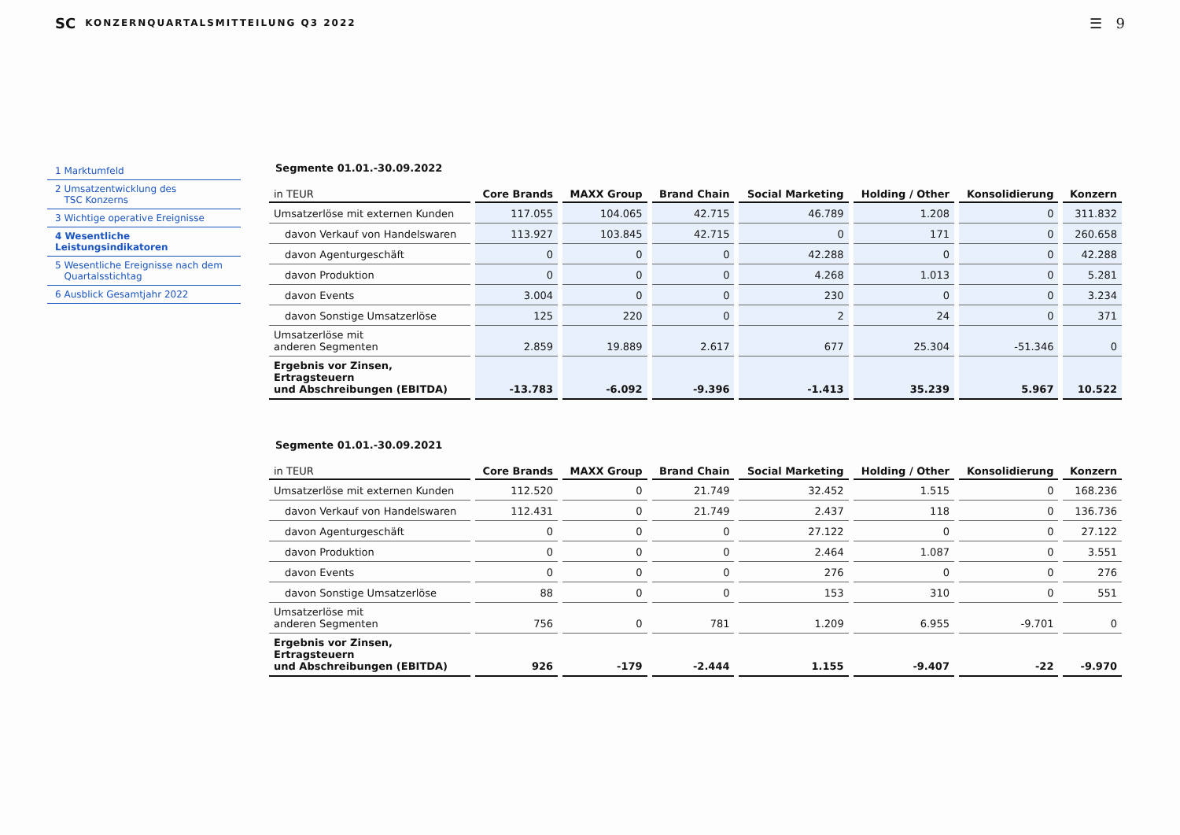SC KONZERNQUARTALSMITTEILUNG Q3 2022 ☰ 9
1 Marktumfeld
2 Umsatzentwicklung des
TSC Konzerns
3 Wichtige operative Ereignisse
4 Wesentliche Leistungsindikatoren
5 Wesentliche Ereignisse nach dem
Quartalsstichtag
6 Ausblick Gesamtjahr 2022
Segmente 01.01.-30.09.2022
| in TEUR | Core Brands | MAXX Group | Brand Chain | Social Marketing | Holding / Other | Konsolidierung | Konzern |
| --- | --- | --- | --- | --- | --- | --- | --- |
| Umsatzerlöse mit externen Kunden | 117.055 | 104.065 | 42.715 | 46.789 | 1.208 | 0 | 311.832 |
| davon Verkauf von Handelswaren | 113.927 | 103.845 | 42.715 | 0 | 171 | 0 | 260.658 |
| davon Agenturgeschäft | 0 | 0 | 0 | 42.288 | 0 | 0 | 42.288 |
| davon Produktion | 0 | 0 | 0 | 4.268 | 1.013 | 0 | 5.281 |
| davon Events | 3.004 | 0 | 0 | 230 | 0 | 0 | 3.234 |
| davon Sonstige Umsatzerlöse | 125 | 220 | 0 | 2 | 24 | 0 | 371 |
| Umsatzerlöse mit anderen Segmenten | 2.859 | 19.889 | 2.617 | 677 | 25.304 | -51.346 | 0 |
| Ergebnis vor Zinsen, Ertragsteuern und Abschreibungen (EBITDA) | -13.783 | -6.092 | -9.396 | -1.413 | 35.239 | 5.967 | 10.522 |
Segmente 01.01.-30.09.2021
| in TEUR | Core Brands | MAXX Group | Brand Chain | Social Marketing | Holding / Other | Konsolidierung | Konzern |
| --- | --- | --- | --- | --- | --- | --- | --- |
| Umsatzerlöse mit externen Kunden | 112.520 | 0 | 21.749 | 32.452 | 1.515 | 0 | 168.236 |
| davon Verkauf von Handelswaren | 112.431 | 0 | 21.749 | 2.437 | 118 | 0 | 136.736 |
| davon Agenturgeschäft | 0 | 0 | 0 | 27.122 | 0 | 0 | 27.122 |
| davon Produktion | 0 | 0 | 0 | 2.464 | 1.087 | 0 | 3.551 |
| davon Events | 0 | 0 | 0 | 276 | 0 | 0 | 276 |
| davon Sonstige Umsatzerlöse | 88 | 0 | 0 | 153 | 310 | 0 | 551 |
| Umsatzerlöse mit anderen Segmenten | 756 | 0 | 781 | 1.209 | 6.955 | -9.701 | 0 |
| Ergebnis vor Zinsen, Ertragsteuern und Abschreibungen (EBITDA) | 926 | -179 | -2.444 | 1.155 | -9.407 | -22 | -9.970 |